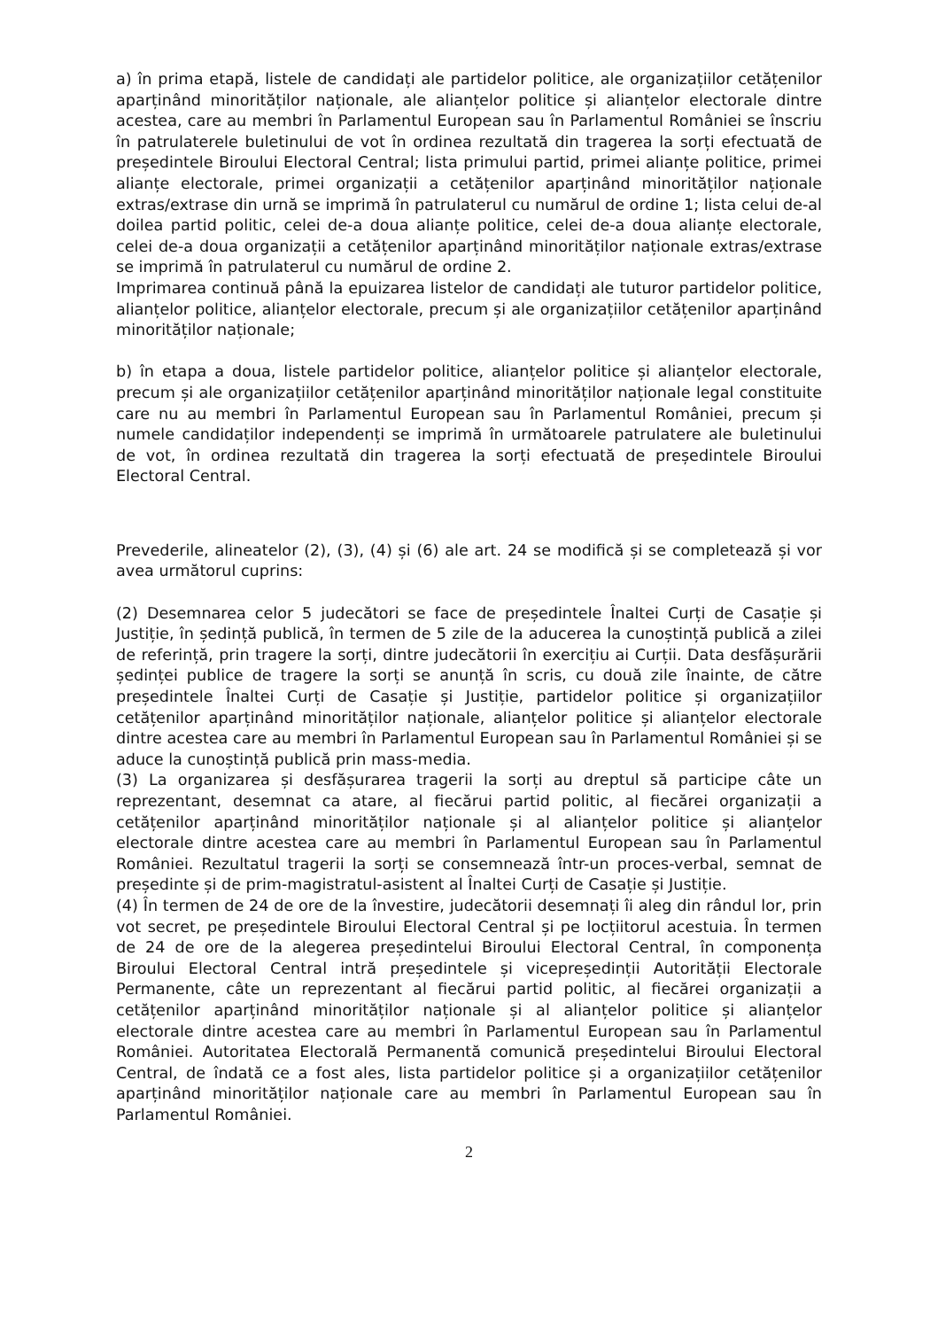a) în prima etapă, listele de candidați ale partidelor politice, ale organizațiilor cetățenilor aparținând minorităților naționale, ale alianțelor politice și alianțelor electorale dintre acestea, care au membri în Parlamentul European sau în Parlamentul României se înscriu în patrulaterele buletinului de vot în ordinea rezultată din tragerea la sorți efectuată de președintele Biroului Electoral Central; lista primului partid, primei alianțe politice, primei alianțe electorale, primei organizații a cetățenilor aparținând minorităților naționale extras/extrase din urnă se imprimă în patrulaterul cu numărul de ordine 1; lista celui de-al doilea partid politic, celei de-a doua alianțe politice, celei de-a doua alianțe electorale, celei de-a doua organizații a cetățenilor aparținând minorităților naționale extras/extrase se imprimă în patrulaterul cu numărul de ordine 2.
Imprimarea continuă până la epuizarea listelor de candidați ale tuturor partidelor politice, alianțelor politice, alianțelor electorale, precum și ale organizațiilor cetățenilor aparținând minorităților naționale;
b) în etapa a doua, listele partidelor politice, alianțelor politice și alianțelor electorale, precum și ale organizațiilor cetățenilor aparținând minorităților naționale legal constituite care nu au membri în Parlamentul European sau în Parlamentul României, precum și numele candidaților independenți se imprimă în următoarele patrulatere ale buletinului de vot, în ordinea rezultată din tragerea la sorți efectuată de președintele Biroului Electoral Central.
Prevederile, alineatelor (2), (3), (4) și (6) ale art. 24 se modifică și se completează și vor avea următorul cuprins:
(2) Desemnarea celor 5 judecători se face de președintele Înaltei Curți de Casație și Justiție, în ședință publică, în termen de 5 zile de la aducerea la cunoștință publică a zilei de referință, prin tragere la sorți, dintre judecătorii în exercițiu ai Curții. Data desfășurării ședinței publice de tragere la sorți se anunță în scris, cu două zile înainte, de către președintele Înaltei Curți de Casație și Justiție, partidelor politice și organizațiilor cetățenilor aparținând minorităților naționale, alianțelor politice și alianțelor electorale dintre acestea care au membri în Parlamentul European sau în Parlamentul României și se aduce la cunoștință publică prin mass-media.
(3) La organizarea și desfășurarea tragerii la sorți au dreptul să participe câte un reprezentant, desemnat ca atare, al fiecărui partid politic, al fiecărei organizații a cetățenilor aparținând minorităților naționale și al alianțelor politice și alianțelor electorale dintre acestea care au membri în Parlamentul European sau în Parlamentul României. Rezultatul tragerii la sorți se consemnează într-un proces-verbal, semnat de președinte și de prim-magistratul-asistent al Înaltei Curți de Casație și Justiție.
(4) În termen de 24 de ore de la învestire, judecătorii desemnați îi aleg din rândul lor, prin vot secret, pe președintele Biroului Electoral Central și pe locțiitorul acestuia. În termen de 24 de ore de la alegerea președintelui Biroului Electoral Central, în componența Biroului Electoral Central intră președintele și vicepreședinții Autorității Electorale Permanente, câte un reprezentant al fiecărui partid politic, al fiecărei organizații a cetățenilor aparținând minorităților naționale și al alianțelor politice și alianțelor electorale dintre acestea care au membri în Parlamentul European sau în Parlamentul României. Autoritatea Electorală Permanentă comunică președintelui Biroului Electoral Central, de îndată ce a fost ales, lista partidelor politice și a organizațiilor cetățenilor aparținând minorităților naționale care au membri în Parlamentul European sau în Parlamentul României.
2